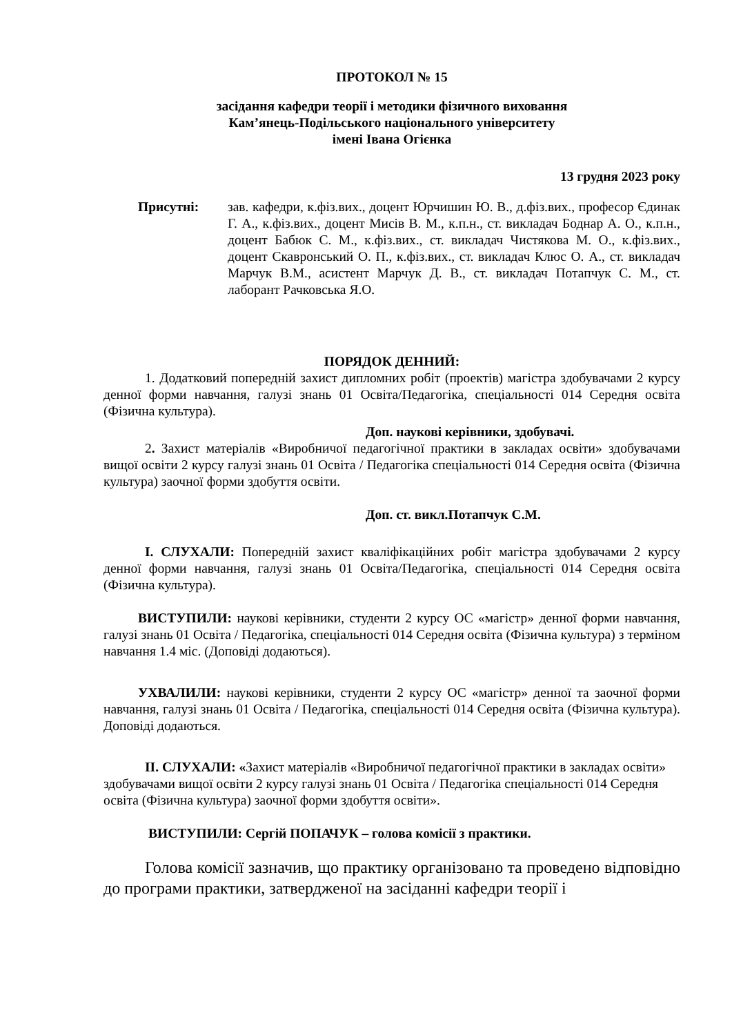ПРОТОКОЛ № 15
засідання кафедри теорії і методики фізичного виховання
Кам’янець-Подільського національного університету
імені Івана Огієнка
13 грудня 2023 року
Присутні: зав. кафедри, к.фіз.вих., доцент Юрчишин Ю. В., д.фіз.вих., професор Єдинак Г. А., к.фіз.вих., доцент Мисів В. М., к.п.н., ст. викладач Боднар А. О., к.п.н., доцент Бабюк С. М., к.фіз.вих., ст. викладач Чистякова М. О., к.фіз.вих., доцент Скавронський О. П., к.фіз.вих., ст. викладач Клюс О. А., ст. викладач Марчук В.М., асистент Марчук Д. В., ст. викладач Потапчук С. М., ст. лаборант Рачковська Я.О.
ПОРЯДОК ДЕННИЙ:
1. Додатковий попередній захист дипломних робіт (проектів) магістра здобувачами 2 курсу денної форми навчання, галузі знань 01 Освіта/Педагогіка, спеціальності 014 Середня освіта (Фізична культура).
Доп. наукові керівники, здобувачі.
2. Захист матеріалів «Виробничої педагогічної практики в закладах освіти» здобувачами вищої освіти 2 курсу галузі знань 01 Освіта / Педагогіка спеціальності 014 Середня освіта (Фізична культура) заочної форми здобуття освіти.
Доп. ст. викл.Потапчук С.М.
І. СЛУХАЛИ: Попередній захист кваліфікаційних робіт магістра здобувачами 2 курсу денної форми навчання, галузі знань 01 Освіта/Педагогіка, спеціальності 014 Середня освіта (Фізична культура).
ВИСТУПИЛИ: наукові керівники, студенти 2 курсу ОС «магістр» денної форми навчання, галузі знань 01 Освіта / Педагогіка, спеціальності 014 Середня освіта (Фізична культура) з терміном навчання 1.4 міс. (Доповіді додаються).
УХВАЛИЛИ: наукові керівники, студенти 2 курсу ОС «магістр» денної та заочної форми навчання, галузі знань 01 Освіта / Педагогіка, спеціальності 014 Середня освіта (Фізична культура). Доповіді додаються.
ІІ. СЛУХАЛИ: «Захист матеріалів «Виробничої педагогічної практики в закладах освіти» здобувачами вищої освіти 2 курсу галузі знань 01 Освіта / Педагогіка спеціальності 014 Середня освіта (Фізична культура) заочної форми здобуття освіти».
ВИСТУПИЛИ: Сергій ПОПАЧУК – голова комісії з практики.
Голова комісії зазначив, що практику організовано та проведено відповідно до програми практики, затвердженої на засіданні кафедри теорії і